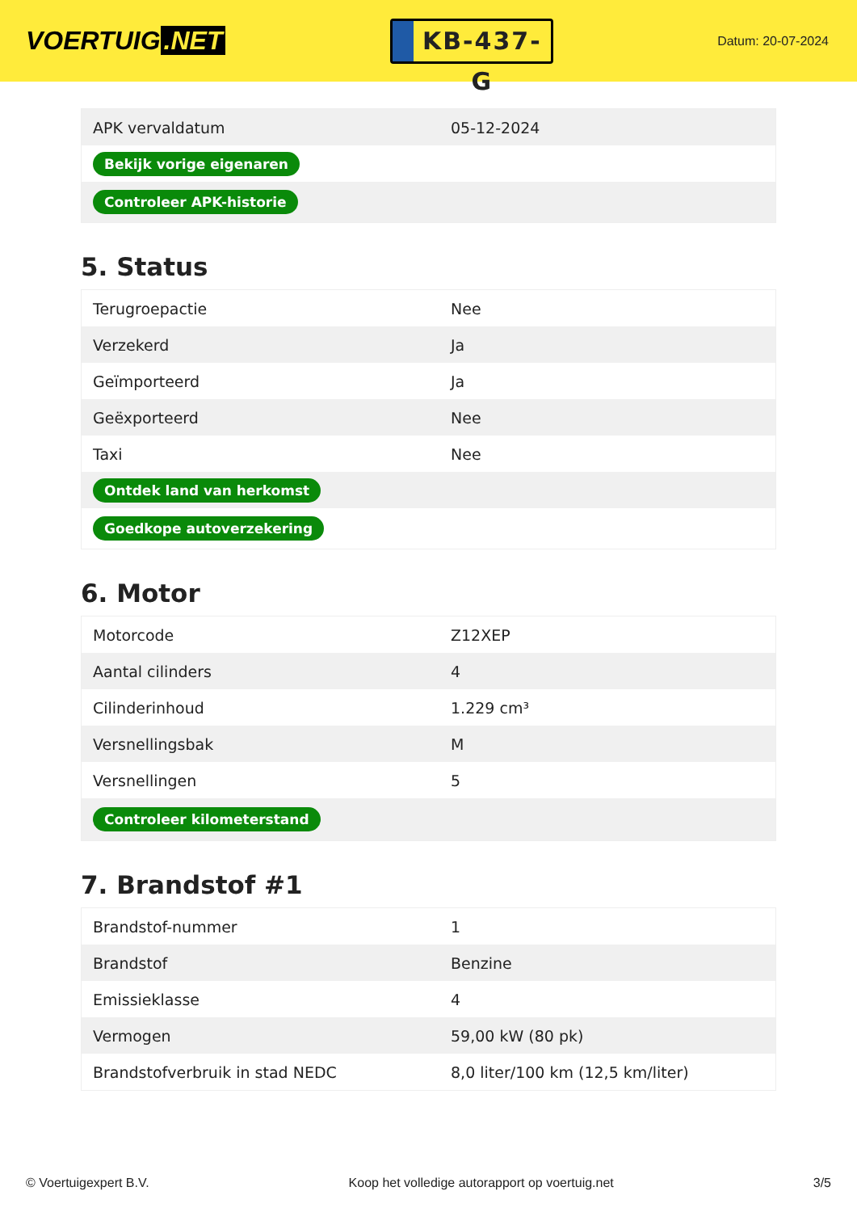VOERTUIG.NET
KB-437-G
Datum: 20-07-2024
| APK vervaldatum | 05-12-2024 |
| Bekijk vorige eigenaren | |
| Controleer APK-historie | |
5. Status
| Terugroepactie | Nee |
| Verzekerd | Ja |
| Geïmporteerd | Ja |
| Geëxporteerd | Nee |
| Taxi | Nee |
| Ontdek land van herkomst | |
| Goedkope autoverzekering | |
6. Motor
| Motorcode | Z12XEP |
| Aantal cilinders | 4 |
| Cilinderinhoud | 1.229 cm³ |
| Versnellingsbak | M |
| Versnellingen | 5 |
| Controleer kilometerstand | |
7. Brandstof #1
| Brandstof-nummer | 1 |
| Brandstof | Benzine |
| Emissieklasse | 4 |
| Vermogen | 59,00 kW (80 pk) |
| Brandstofverbruik in stad NEDC | 8,0 liter/100 km (12,5 km/liter) |
© Voertuigexpert B.V. Koop het volledige autorapport op voertuig.net 3/5